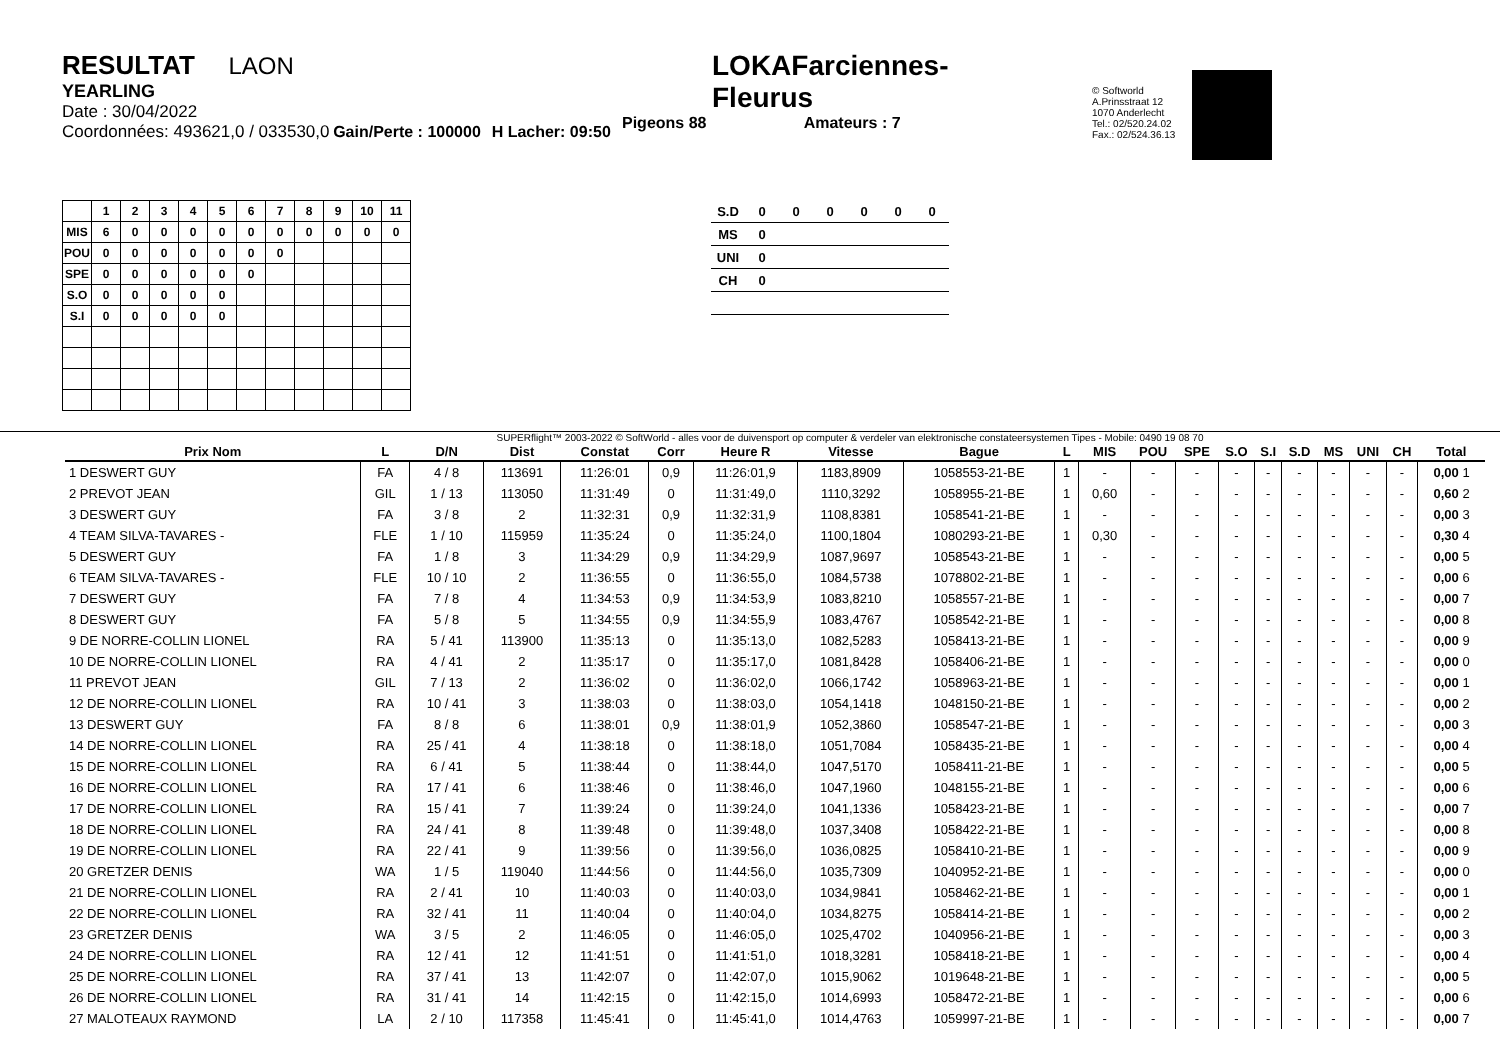RESULTAT LAON
YEARLING
Date : 30/04/2022
Coordonnées: 493621,0 / 033530,0 Gain/Perte : 100000 H Lacher: 09:50
LOKAFarciennes-Fleurus
Pigeons 88 Amateurs : 7
© Softworld
A.Prinsstraat 12
1070 Anderlecht
Tel.: 02/520.24.02
Fax.: 02/524.36.13
| | 1 | 2 | 3 | 4 | 5 | 6 | 7 | 8 | 9 | 10 | 11 |
| --- | --- | --- | --- | --- | --- | --- | --- | --- | --- | --- | --- |
| MIS | 6 | 0 | 0 | 0 | 0 | 0 | 0 | 0 | 0 | 0 | 0 |
| POU | 0 | 0 | 0 | 0 | 0 | 0 | 0 | | | | |
| SPE | 0 | 0 | 0 | 0 | 0 | 0 | | | | | |
| S.O | 0 | 0 | 0 | 0 | 0 | | | | | | |
| S.I | 0 | 0 | 0 | 0 | 0 | | | | | | |
| S.D | 0 | 0 | 0 | 0 | 0 | 0 |
| MS | 0 | | | | | |
| UNI | 0 | | | | | |
| CH | 0 | | | | | |
SUPERflight™ 2003-2022 © SoftWorld - alles voor de duivensport op computer & verdeler van elektronische constateersystemen Tipes - Mobile: 0490 19 08 70
| Prix Nom | L | D/N | Dist | Constat | Corr | Heure R | Vitesse | Bague | L | MIS | POU | SPE | S.O | S.I | S.D | MS | UNI | CH | Total |
| --- | --- | --- | --- | --- | --- | --- | --- | --- | --- | --- | --- | --- | --- | --- | --- | --- | --- | --- | --- |
| 1 DESWERT GUY | FA | 4 / 8 | 113691 | 11:26:01 | 0,9 | 11:26:01,9 | 1183,8909 | 1058553-21-BE | 1 | - | - | - | - | - | - | - | - | - | 0,00 1 |
| 2 PREVOT JEAN | GIL | 1 / 13 | 113050 | 11:31:49 | 0 | 11:31:49,0 | 1110,3292 | 1058955-21-BE | 1 | 0,60 | - | - | - | - | - | - | - | - | 0,60 2 |
| 3 DESWERT GUY | FA | 3 / 8 | 2 | 11:32:31 | 0,9 | 11:32:31,9 | 1108,8381 | 1058541-21-BE | 1 | - | - | - | - | - | - | - | - | - | 0,00 3 |
| 4 TEAM SILVA-TAVARES - | FLE | 1 / 10 | 115959 | 11:35:24 | 0 | 11:35:24,0 | 1100,1804 | 1080293-21-BE | 1 | 0,30 | - | - | - | - | - | - | - | - | 0,30 4 |
| 5 DESWERT GUY | FA | 1 / 8 | 3 | 11:34:29 | 0,9 | 11:34:29,9 | 1087,9697 | 1058543-21-BE | 1 | - | - | - | - | - | - | - | - | - | 0,00 5 |
| 6 TEAM SILVA-TAVARES - | FLE | 10 / 10 | 2 | 11:36:55 | 0 | 11:36:55,0 | 1084,5738 | 1078802-21-BE | 1 | - | - | - | - | - | - | - | - | - | 0,00 6 |
| 7 DESWERT GUY | FA | 7 / 8 | 4 | 11:34:53 | 0,9 | 11:34:53,9 | 1083,8210 | 1058557-21-BE | 1 | - | - | - | - | - | - | - | - | - | 0,00 7 |
| 8 DESWERT GUY | FA | 5 / 8 | 5 | 11:34:55 | 0,9 | 11:34:55,9 | 1083,4767 | 1058542-21-BE | 1 | - | - | - | - | - | - | - | - | - | 0,00 8 |
| 9 DE NORRE-COLLIN LIONEL | RA | 5 / 41 | 113900 | 11:35:13 | 0 | 11:35:13,0 | 1082,5283 | 1058413-21-BE | 1 | - | - | - | - | - | - | - | - | - | 0,00 9 |
| 10 DE NORRE-COLLIN LIONEL | RA | 4 / 41 | 2 | 11:35:17 | 0 | 11:35:17,0 | 1081,8428 | 1058406-21-BE | 1 | - | - | - | - | - | - | - | - | - | 0,00 0 |
| 11 PREVOT JEAN | GIL | 7 / 13 | 2 | 11:36:02 | 0 | 11:36:02,0 | 1066,1742 | 1058963-21-BE | 1 | - | - | - | - | - | - | - | - | - | 0,00 1 |
| 12 DE NORRE-COLLIN LIONEL | RA | 10 / 41 | 3 | 11:38:03 | 0 | 11:38:03,0 | 1054,1418 | 1048150-21-BE | 1 | - | - | - | - | - | - | - | - | - | 0,00 2 |
| 13 DESWERT GUY | FA | 8 / 8 | 6 | 11:38:01 | 0,9 | 11:38:01,9 | 1052,3860 | 1058547-21-BE | 1 | - | - | - | - | - | - | - | - | - | 0,00 3 |
| 14 DE NORRE-COLLIN LIONEL | RA | 25 / 41 | 4 | 11:38:18 | 0 | 11:38:18,0 | 1051,7084 | 1058435-21-BE | 1 | - | - | - | - | - | - | - | - | - | 0,00 4 |
| 15 DE NORRE-COLLIN LIONEL | RA | 6 / 41 | 5 | 11:38:44 | 0 | 11:38:44,0 | 1047,5170 | 1058411-21-BE | 1 | - | - | - | - | - | - | - | - | - | 0,00 5 |
| 16 DE NORRE-COLLIN LIONEL | RA | 17 / 41 | 6 | 11:38:46 | 0 | 11:38:46,0 | 1047,1960 | 1048155-21-BE | 1 | - | - | - | - | - | - | - | - | - | 0,00 6 |
| 17 DE NORRE-COLLIN LIONEL | RA | 15 / 41 | 7 | 11:39:24 | 0 | 11:39:24,0 | 1041,1336 | 1058423-21-BE | 1 | - | - | - | - | - | - | - | - | - | 0,00 7 |
| 18 DE NORRE-COLLIN LIONEL | RA | 24 / 41 | 8 | 11:39:48 | 0 | 11:39:48,0 | 1037,3408 | 1058422-21-BE | 1 | - | - | - | - | - | - | - | - | - | 0,00 8 |
| 19 DE NORRE-COLLIN LIONEL | RA | 22 / 41 | 9 | 11:39:56 | 0 | 11:39:56,0 | 1036,0825 | 1058410-21-BE | 1 | - | - | - | - | - | - | - | - | - | 0,00 9 |
| 20 GRETZER DENIS | WA | 1 / 5 | 119040 | 11:44:56 | 0 | 11:44:56,0 | 1035,7309 | 1040952-21-BE | 1 | - | - | - | - | - | - | - | - | - | 0,00 0 |
| 21 DE NORRE-COLLIN LIONEL | RA | 2 / 41 | 10 | 11:40:03 | 0 | 11:40:03,0 | 1034,9841 | 1058462-21-BE | 1 | - | - | - | - | - | - | - | - | - | 0,00 1 |
| 22 DE NORRE-COLLIN LIONEL | RA | 32 / 41 | 11 | 11:40:04 | 0 | 11:40:04,0 | 1034,8275 | 1058414-21-BE | 1 | - | - | - | - | - | - | - | - | - | 0,00 2 |
| 23 GRETZER DENIS | WA | 3 / 5 | 2 | 11:46:05 | 0 | 11:46:05,0 | 1025,4702 | 1040956-21-BE | 1 | - | - | - | - | - | - | - | - | - | 0,00 3 |
| 24 DE NORRE-COLLIN LIONEL | RA | 12 / 41 | 12 | 11:41:51 | 0 | 11:41:51,0 | 1018,3281 | 1058418-21-BE | 1 | - | - | - | - | - | - | - | - | - | 0,00 4 |
| 25 DE NORRE-COLLIN LIONEL | RA | 37 / 41 | 13 | 11:42:07 | 0 | 11:42:07,0 | 1015,9062 | 1019648-21-BE | 1 | - | - | - | - | - | - | - | - | - | 0,00 5 |
| 26 DE NORRE-COLLIN LIONEL | RA | 31 / 41 | 14 | 11:42:15 | 0 | 11:42:15,0 | 1014,6993 | 1058472-21-BE | 1 | - | - | - | - | - | - | - | - | - | 0,00 6 |
| 27 MALOTEAUX RAYMOND | LA | 2 / 10 | 117358 | 11:45:41 | 0 | 11:45:41,0 | 1014,4763 | 1059997-21-BE | 1 | - | - | - | - | - | - | - | - | - | 0,00 7 |